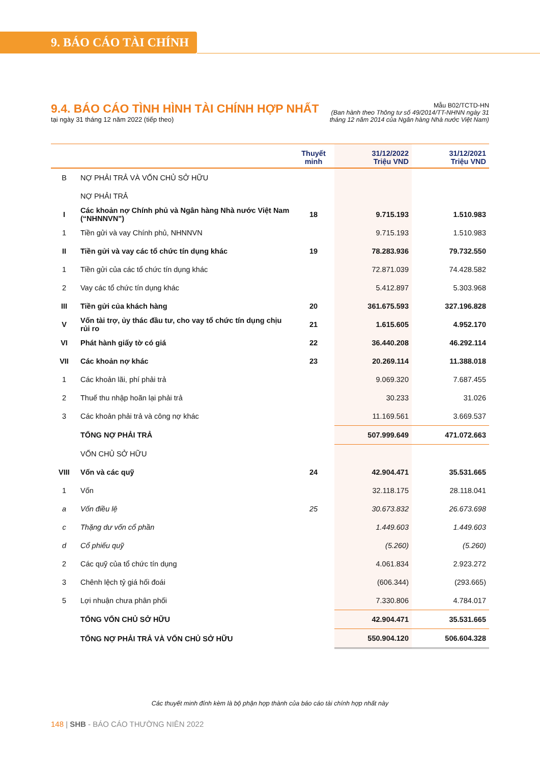9. BÁO CÁO TÀI CHÍNH
9.4. BÁO CÁO TÌNH HÌNH TÀI CHÍNH HỢP NHẤT
tại ngày 31 tháng 12 năm 2022 (tiếp theo)
Mẫu B02/TCTD-HN
(Ban hành theo Thông tư số 49/2014/TT-NHNN ngày 31
tháng 12 năm 2014 của Ngân hàng Nhà nước Việt Nam)
| | | Thuyết minh | 31/12/2022 Triệu VND | 31/12/2021 Triệu VND |
| --- | --- | --- | --- | --- |
| B | NỢ PHẢI TRẢ VÀ VỐN CHỦ SỞ HỮU | | | |
| | NỢ PHẢI TRẢ | | | |
| I | Các khoản nợ Chính phủ và Ngân hàng Nhà nước Việt Nam (“NHNNVN”) | 18 | 9.715.193 | 1.510.983 |
| 1 | Tiền gửi và vay Chính phủ, NHNNVN | | 9.715.193 | 1.510.983 |
| II | Tiền gửi và vay các tổ chức tín dụng khác | 19 | 78.283.936 | 79.732.550 |
| 1 | Tiền gửi của các tổ chức tín dụng khác | | 72.871.039 | 74.428.582 |
| 2 | Vay các tổ chức tín dụng khác | | 5.412.897 | 5.303.968 |
| III | Tiền gửi của khách hàng | 20 | 361.675.593 | 327.196.828 |
| V | Vốn tài trợ, ủy thác đầu tư, cho vay tổ chức tín dụng chịu rủi ro | 21 | 1.615.605 | 4.952.170 |
| VI | Phát hành giấy tờ có giá | 22 | 36.440.208 | 46.292.114 |
| VII | Các khoản nợ khác | 23 | 20.269.114 | 11.388.018 |
| 1 | Các khoản lãi, phí phải trả | | 9.069.320 | 7.687.455 |
| 2 | Thuế thu nhập hoãn lại phải trả | | 30.233 | 31.026 |
| 3 | Các khoản phải trả và công nợ khác | | 11.169.561 | 3.669.537 |
| | TỔNG NỢ PHẢI TRẢ | | 507.999.649 | 471.072.663 |
| | VỐN CHỦ SỞ HỮU | | | |
| VIII | Vốn và các quỹ | 24 | 42.904.471 | 35.531.665 |
| 1 | Vốn | | 32.118.175 | 28.118.041 |
| a | Vốn điều lệ | 25 | 30.673.832 | 26.673.698 |
| c | Thặng dư vốn cổ phần | | 1.449.603 | 1.449.603 |
| d | Cổ phiếu quỹ | | (5.260) | (5.260) |
| 2 | Các quỹ của tổ chức tín dụng | | 4.061.834 | 2.923.272 |
| 3 | Chênh lệch tỷ giá hối đoái | | (606.344) | (293.665) |
| 5 | Lợi nhuận chưa phân phối | | 7.330.806 | 4.784.017 |
| | TỔNG VỐN CHỦ SỞ HỮU | | 42.904.471 | 35.531.665 |
| | TỔNG NỢ PHẢI TRẢ VÀ VỐN CHỦ SỞ HỮU | | 550.904.120 | 506.604.328 |
Các thuyết minh đính kèm là bộ phận hợp thành của báo cáo tài chính hợp nhất này
148 | SHB - BÁO CÁO THƯỜNG NIÊN 2022